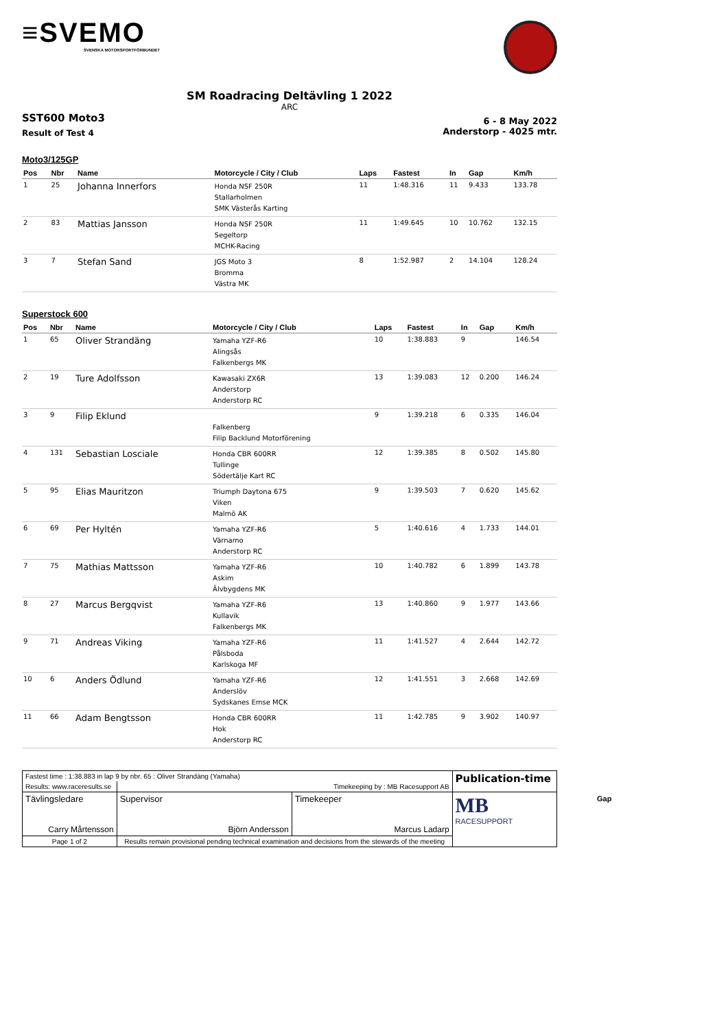≡SVEMO
SVENSKA MOTORSPORTFÖRBUNDET
SM Roadracing Deltävling 1 2022
ARC
SST600 Moto3
Result of Test 4
6 - 8 May 2022
Anderstorp - 4025 mtr.
Moto3/125GP
| Pos | Nbr | Name | Motorcycle / City / Club | Laps | Fastest | In | Gap | Km/h |
| --- | --- | --- | --- | --- | --- | --- | --- | --- |
| 1 | 25 | Johanna Innerfors | Honda NSF 250R Stallarholmen SMK Västerås Karting | 11 | 1:48.316 | 11 | 9.433 | 133.78 |
| 2 | 83 | Mattias Jansson | Honda NSF 250R Segeltorp MCHK-Racing | 11 | 1:49.645 | 10 | 10.762 | 132.15 |
| 3 | 7 | Stefan Sand | JGS Moto 3 Bromma Västra MK | 8 | 1:52.987 | 2 | 14.104 | 128.24 |
Superstock 600
| Pos | Nbr | Name | Motorcycle / City / Club | Laps | Fastest | In | Gap | Km/h |
| --- | --- | --- | --- | --- | --- | --- | --- | --- |
| 1 | 65 | Oliver Strandäng | Yamaha YZF-R6 Alingsås Falkenbergs MK | 10 | 1:38.883 | 9 | | 146.54 |
| 2 | 19 | Ture Adolfsson | Kawasaki ZX6R Anderstorp Anderstorp RC | 13 | 1:39.083 | 12 | 0.200 | 146.24 |
| 3 | 9 | Filip Eklund | Falkenberg Filip Backlund Motorförening | 9 | 1:39.218 | 6 | 0.335 | 146.04 |
| 4 | 131 | Sebastian Losciale | Honda CBR 600RR Tullinge Södertälje Kart RC | 12 | 1:39.385 | 8 | 0.502 | 145.80 |
| 5 | 95 | Elias Mauritzon | Triumph Daytona 675 Viken Malmö AK | 9 | 1:39.503 | 7 | 0.620 | 145.62 |
| 6 | 69 | Per Hyltén | Yamaha YZF-R6 Värnamo Anderstorp RC | 5 | 1:40.616 | 4 | 1.733 | 144.01 |
| 7 | 75 | Mathias Mattsson | Yamaha YZF-R6 Askim Älvbygdens MK | 10 | 1:40.782 | 6 | 1.899 | 143.78 |
| 8 | 27 | Marcus Bergqvist | Yamaha YZF-R6 Kullavik Falkenbergs MK | 13 | 1:40.860 | 9 | 1.977 | 143.66 |
| 9 | 71 | Andreas Viking | Yamaha YZF-R6 Pålsboda Karlskoga MF | 11 | 1:41.527 | 4 | 2.644 | 142.72 |
| 10 | 6 | Anders Ödlund | Yamaha YZF-R6 Anderslöv Sydskanes Emse MCK | 12 | 1:41.551 | 3 | 2.668 | 142.69 |
| 11 | 66 | Adam Bengtsson | Honda CBR 600RR Hok Anderstorp RC | 11 | 1:42.785 | 9 | 3.902 | 140.97 |
| Fastest time : 1:38.883 in lap 9 by nbr. 65 : Oliver Strandäng (Yamaha) | | | | Publication-time |
| Results: www.raceresults.se | | Timekeeping by : MB Racesupport AB | | |
| Tävlingsledare Carry Mårtensson | | Supervisor Björn Andersson | Timekeeper Marcus Ladarp | MB RACESUPPORT |
| Page 1 of 2 | Results remain provisional pending technical examination and decisions from the stewards of the meeting | | | |
Gap